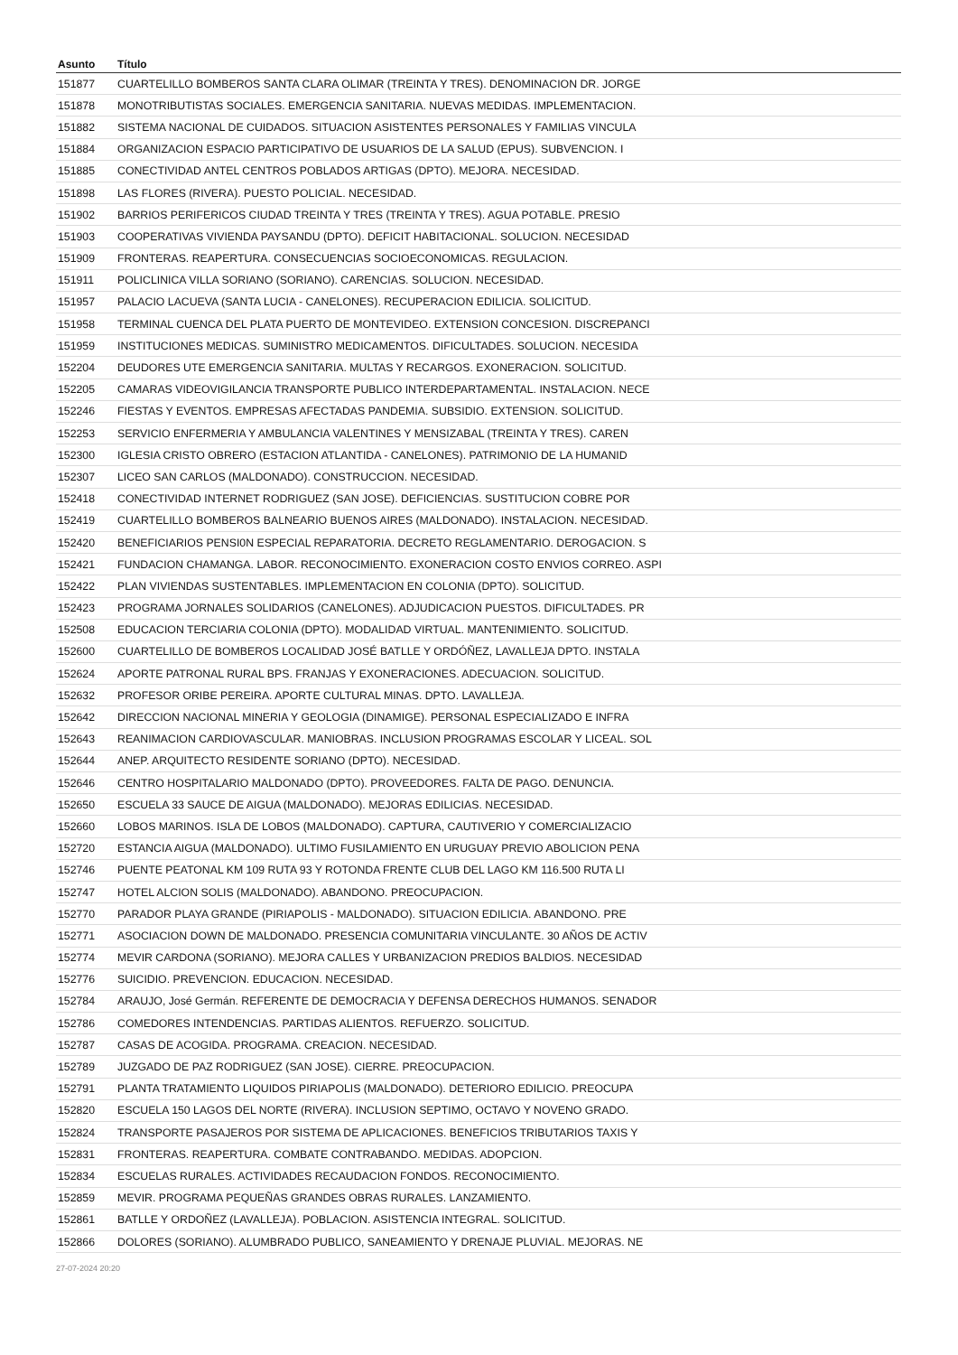| Asunto | Título |
| --- | --- |
| 151877 | CUARTELILLO BOMBEROS SANTA CLARA OLIMAR (TREINTA Y TRES). DENOMINACION DR. JORGE |
| 151878 | MONOTRIBUTISTAS SOCIALES. EMERGENCIA SANITARIA. NUEVAS MEDIDAS. IMPLEMENTACION. |
| 151882 | SISTEMA NACIONAL DE CUIDADOS. SITUACION ASISTENTES PERSONALES Y FAMILIAS VINCULA |
| 151884 | ORGANIZACION ESPACIO PARTICIPATIVO DE USUARIOS DE LA SALUD (EPUS). SUBVENCION. I |
| 151885 | CONECTIVIDAD ANTEL CENTROS POBLADOS ARTIGAS (DPTO). MEJORA. NECESIDAD. |
| 151898 | LAS FLORES (RIVERA). PUESTO POLICIAL. NECESIDAD. |
| 151902 | BARRIOS PERIFERICOS CIUDAD TREINTA Y TRES (TREINTA Y TRES). AGUA POTABLE. PRESIO |
| 151903 | COOPERATIVAS VIVIENDA PAYSANDU (DPTO). DEFICIT HABITACIONAL. SOLUCION. NECESIDAD |
| 151909 | FRONTERAS. REAPERTURA. CONSECUENCIAS SOCIOECONOMICAS. REGULACION. |
| 151911 | POLICLINICA VILLA SORIANO (SORIANO). CARENCIAS. SOLUCION. NECESIDAD. |
| 151957 | PALACIO LACUEVA (SANTA LUCIA - CANELONES). RECUPERACION EDILICIA. SOLICITUD. |
| 151958 | TERMINAL CUENCA DEL PLATA PUERTO DE MONTEVIDEO. EXTENSION CONCESION. DISCREPANCI |
| 151959 | INSTITUCIONES MEDICAS. SUMINISTRO MEDICAMENTOS. DIFICULTADES. SOLUCION. NECESIDA |
| 152204 | DEUDORES UTE EMERGENCIA SANITARIA. MULTAS Y RECARGOS. EXONERACION. SOLICITUD. |
| 152205 | CAMARAS VIDEOVIGILANCIA TRANSPORTE PUBLICO INTERDEPARTAMENTAL. INSTALACION. NECE |
| 152246 | FIESTAS Y EVENTOS. EMPRESAS AFECTADAS PANDEMIA. SUBSIDIO. EXTENSION. SOLICITUD. |
| 152253 | SERVICIO ENFERMERIA Y AMBULANCIA VALENTINES Y MENSIZABAL (TREINTA Y TRES). CAREN |
| 152300 | IGLESIA CRISTO OBRERO (ESTACION ATLANTIDA - CANELONES). PATRIMONIO DE LA HUMANID |
| 152307 | LICEO SAN CARLOS (MALDONADO). CONSTRUCCION. NECESIDAD. |
| 152418 | CONECTIVIDAD INTERNET RODRIGUEZ (SAN JOSE). DEFICIENCIAS. SUSTITUCION COBRE POR |
| 152419 | CUARTELILLO BOMBEROS BALNEARIO BUENOS AIRES (MALDONADO). INSTALACION. NECESIDAD. |
| 152420 | BENEFICIARIOS PENSI0N ESPECIAL REPARATORIA. DECRETO REGLAMENTARIO. DEROGACION. S |
| 152421 | FUNDACION CHAMANGA. LABOR. RECONOCIMIENTO. EXONERACION COSTO ENVIOS CORREO. ASPI |
| 152422 | PLAN VIVIENDAS SUSTENTABLES. IMPLEMENTACION EN COLONIA (DPTO). SOLICITUD. |
| 152423 | PROGRAMA JORNALES SOLIDARIOS (CANELONES). ADJUDICACION PUESTOS. DIFICULTADES. PR |
| 152508 | EDUCACION TERCIARIA COLONIA (DPTO). MODALIDAD VIRTUAL. MANTENIMIENTO. SOLICITUD. |
| 152600 | CUARTELILLO DE BOMBEROS LOCALIDAD JOSÉ BATLLE Y ORDÓÑEZ, LAVALLEJA DPTO. INSTALA |
| 152624 | APORTE PATRONAL RURAL BPS. FRANJAS Y EXONERACIONES. ADECUACION. SOLICITUD. |
| 152632 | PROFESOR ORIBE PEREIRA. APORTE CULTURAL MINAS. DPTO. LAVALLEJA. |
| 152642 | DIRECCION NACIONAL MINERIA Y GEOLOGIA (DINAMIGE). PERSONAL ESPECIALIZADO E INFRA |
| 152643 | REANIMACION CARDIOVASCULAR. MANIOBRAS. INCLUSION PROGRAMAS ESCOLAR Y LICEAL. SOL |
| 152644 | ANEP. ARQUITECTO RESIDENTE SORIANO (DPTO). NECESIDAD. |
| 152646 | CENTRO HOSPITALARIO MALDONADO (DPTO). PROVEEDORES. FALTA DE PAGO. DENUNCIA. |
| 152650 | ESCUELA 33 SAUCE DE AIGUA (MALDONADO). MEJORAS EDILICIAS. NECESIDAD. |
| 152660 | LOBOS MARINOS. ISLA DE LOBOS (MALDONADO). CAPTURA, CAUTIVERIO Y COMERCIALIZACIO |
| 152720 | ESTANCIA AIGUA (MALDONADO). ULTIMO FUSILAMIENTO EN URUGUAY PREVIO ABOLICION PENA |
| 152746 | PUENTE PEATONAL KM 109 RUTA 93 Y ROTONDA FRENTE CLUB DEL LAGO KM 116.500 RUTA LI |
| 152747 | HOTEL ALCION SOLIS (MALDONADO). ABANDONO. PREOCUPACION. |
| 152770 | PARADOR PLAYA GRANDE (PIRIAPOLIS - MALDONADO). SITUACION EDILICIA. ABANDONO. PRE |
| 152771 | ASOCIACION DOWN DE MALDONADO. PRESENCIA COMUNITARIA VINCULANTE. 30 AÑOS DE ACTIV |
| 152774 | MEVIR CARDONA (SORIANO). MEJORA CALLES Y URBANIZACION PREDIOS BALDIOS. NECESIDAD |
| 152776 | SUICIDIO. PREVENCION. EDUCACION. NECESIDAD. |
| 152784 | ARAUJO, José Germán. REFERENTE DE DEMOCRACIA Y DEFENSA DERECHOS HUMANOS. SENADOR |
| 152786 | COMEDORES INTENDENCIAS. PARTIDAS ALIENTOS. REFUERZO. SOLICITUD. |
| 152787 | CASAS DE ACOGIDA. PROGRAMA. CREACION. NECESIDAD. |
| 152789 | JUZGADO DE PAZ RODRIGUEZ (SAN JOSE). CIERRE. PREOCUPACION. |
| 152791 | PLANTA TRATAMIENTO LIQUIDOS PIRIAPOLIS (MALDONADO). DETERIORO EDILICIO. PREOCUPA |
| 152820 | ESCUELA 150 LAGOS DEL NORTE (RIVERA). INCLUSION SEPTIMO, OCTAVO Y NOVENO GRADO. |
| 152824 | TRANSPORTE PASAJEROS POR SISTEMA DE APLICACIONES. BENEFICIOS TRIBUTARIOS TAXIS Y |
| 152831 | FRONTERAS. REAPERTURA. COMBATE CONTRABANDO. MEDIDAS. ADOPCION. |
| 152834 | ESCUELAS RURALES. ACTIVIDADES RECAUDACION FONDOS. RECONOCIMIENTO. |
| 152859 | MEVIR. PROGRAMA PEQUEÑAS GRANDES OBRAS RURALES. LANZAMIENTO. |
| 152861 | BATLLE Y ORDOÑEZ (LAVALLEJA). POBLACION. ASISTENCIA INTEGRAL. SOLICITUD. |
| 152866 | DOLORES (SORIANO). ALUMBRADO PUBLICO, SANEAMIENTO Y DRENAJE PLUVIAL. MEJORAS. NE |
27-07-2024 20:20